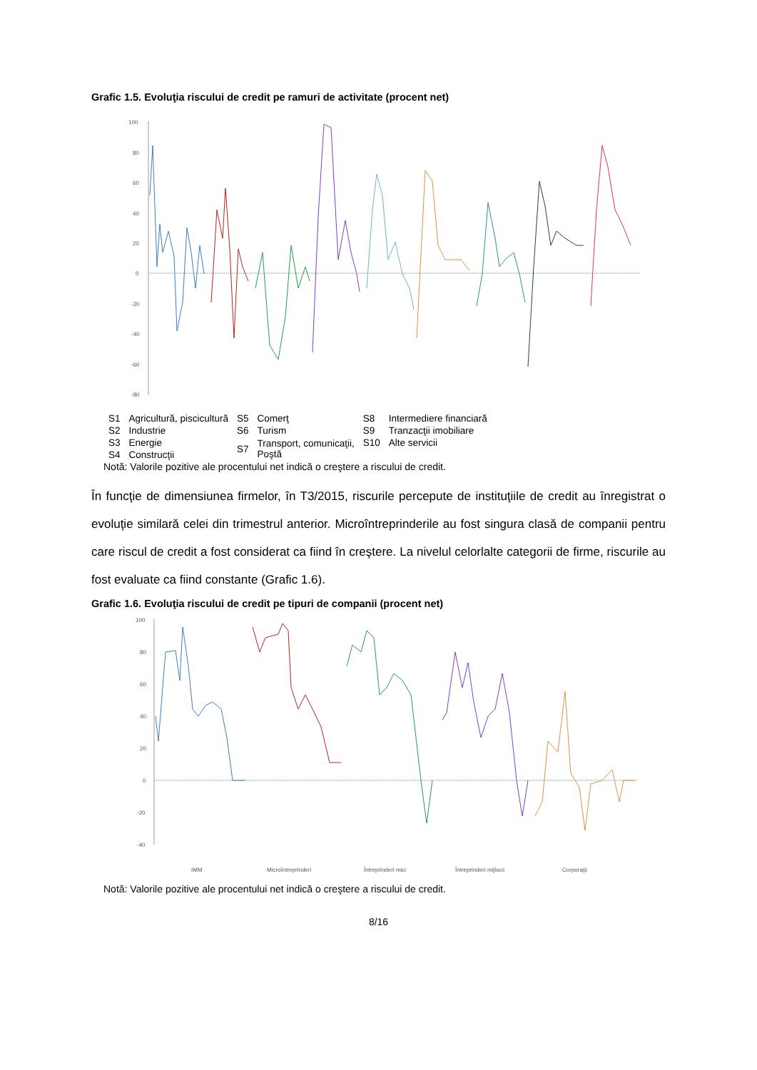Grafic 1.5. Evoluţia riscului de credit pe ramuri de activitate (procent net)
100
80
60
40
20
0
-20
-40
-60
-80
| S1 | Agricultură, piscicultură | S5 | Comerţ | S8 | Intermediere financiară |
| S2 | Industrie | S6 | Turism | S9 | Tranzacţii imobiliare |
| S3 | Energie | S7 | Transport, comunicaţii, Poştă | S10 | Alte servicii |
| S4 | Construcţii | | | | |
Notă: Valorile pozitive ale procentului net indică o creştere a riscului de credit.
În funcţie de dimensiunea firmelor, în T3/2015, riscurile percepute de instituţiile de credit au înregistrat o evoluţie similară celei din trimestrul anterior. Microîntreprinderile au fost singura clasă de companii pentru care riscul de credit a fost considerat ca fiind în creştere. La nivelul celorlalte categorii de firme, riscurile au fost evaluate ca fiind constante (Grafic 1.6).
Grafic 1.6. Evoluţia riscului de credit pe tipuri de companii (procent net)
100
80
60
40
20
0
-20
-40
IMM
Microîntreprinderi
Întreprinderi mici
Întreprinderi mijlocii
Corporaţii
Notă: Valorile pozitive ale procentului net indică o creştere a riscului de credit.
8/16